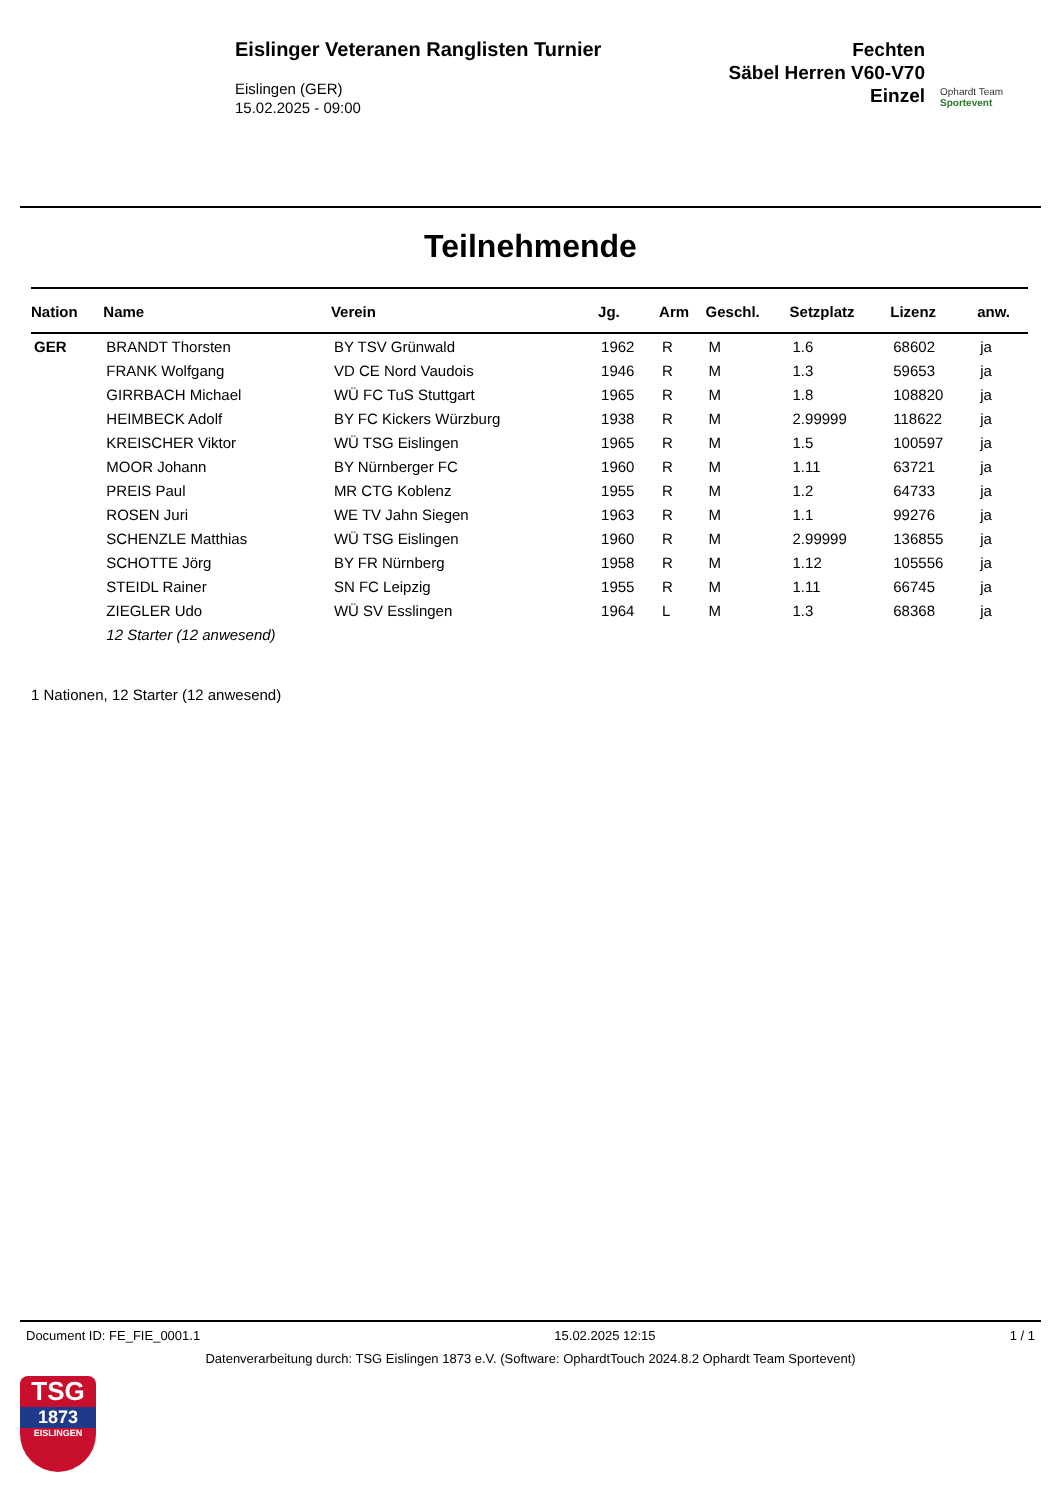Eislinger Veteranen Ranglisten Turnier
Eislingen (GER)
15.02.2025 - 09:00
Fechten
Säbel Herren V60-V70
Einzel
Ophardt Team
Sportevent
Teilnehmende
| Nation | Name | Verein | Jg. | Arm | Geschl. | Setzplatz | Lizenz | anw. |
| --- | --- | --- | --- | --- | --- | --- | --- | --- |
| GER | BRANDT Thorsten | BY TSV Grünwald | 1962 | R | M | 1.6 | 68602 | ja |
| | FRANK Wolfgang | VD CE Nord Vaudois | 1946 | R | M | 1.3 | 59653 | ja |
| | GIRRBACH Michael | WÜ FC TuS Stuttgart | 1965 | R | M | 1.8 | 108820 | ja |
| | HEIMBECK Adolf | BY FC Kickers Würzburg | 1938 | R | M | 2.99999 | 118622 | ja |
| | KREISCHER Viktor | WÜ TSG Eislingen | 1965 | R | M | 1.5 | 100597 | ja |
| | MOOR Johann | BY Nürnberger FC | 1960 | R | M | 1.11 | 63721 | ja |
| | PREIS Paul | MR CTG Koblenz | 1955 | R | M | 1.2 | 64733 | ja |
| | ROSEN Juri | WE TV Jahn Siegen | 1963 | R | M | 1.1 | 99276 | ja |
| | SCHENZLE Matthias | WÜ TSG Eislingen | 1960 | R | M | 2.99999 | 136855 | ja |
| | SCHOTTE Jörg | BY FR Nürnberg | 1958 | R | M | 1.12 | 105556 | ja |
| | STEIDL Rainer | SN FC Leipzig | 1955 | R | M | 1.11 | 66745 | ja |
| | ZIEGLER Udo | WÜ SV Esslingen | 1964 | L | M | 1.3 | 68368 | ja |
| | 12 Starter (12 anwesend) | | | | | | | |
1 Nationen, 12 Starter (12 anwesend)
Document ID: FE_FIE_0001.1 15.02.2025 12:15 1 / 1
Datenverarbeitung durch: TSG Eislingen 1873 e.V. (Software: OphardtTouch 2024.8.2 Ophardt Team Sportevent)
TSG
1873
EISLINGEN